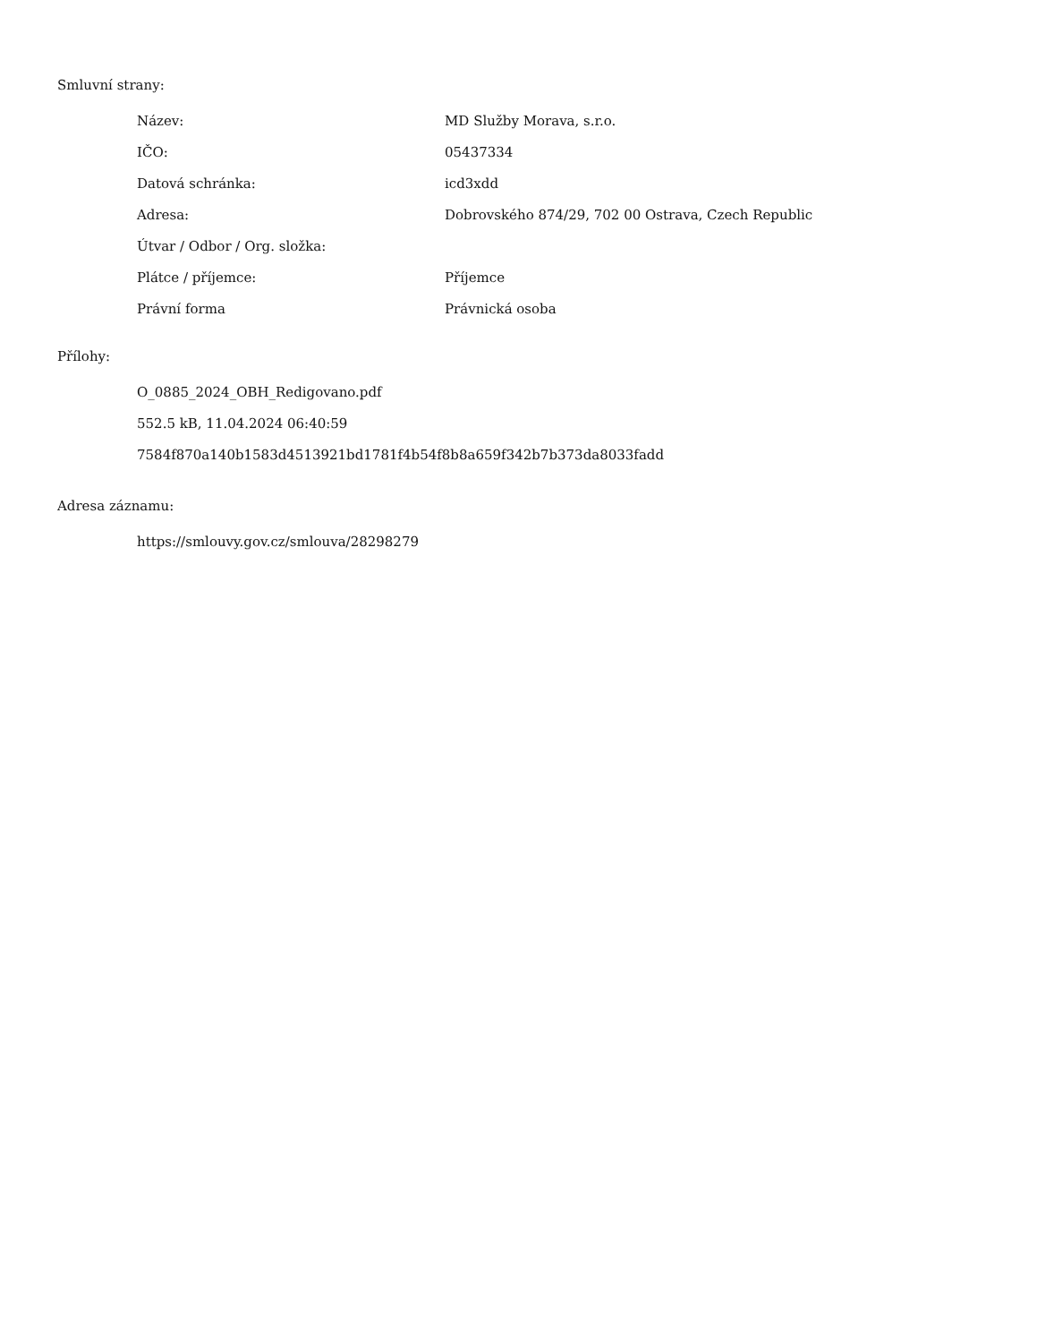Smluvní strany:
| Název: | MD Služby Morava, s.r.o. |
| IČO: | 05437334 |
| Datová schránka: | icd3xdd |
| Adresa: | Dobrovského 874/29, 702 00 Ostrava, Czech Republic |
| Útvar / Odbor / Org. složka: | |
| Plátce / příjemce: | Příjemce |
| Právní forma | Právnická osoba |
Přílohy:
O_0885_2024_OBH_Redigovano.pdf
552.5 kB, 11.04.2024 06:40:59
7584f870a140b1583d4513921bd1781f4b54f8b8a659f342b7b373da8033fadd
Adresa záznamu:
https://smlouvy.gov.cz/smlouva/28298279